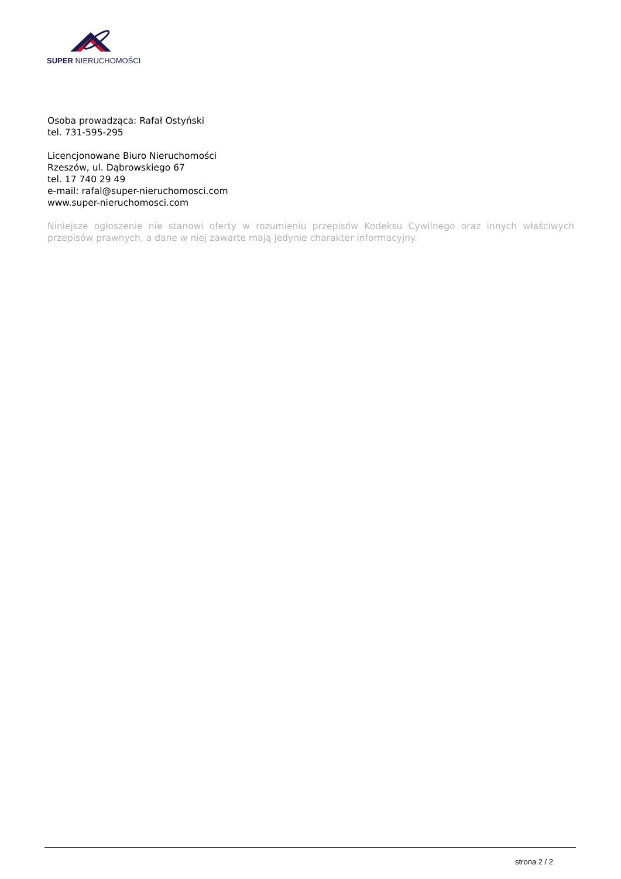SUPER NIERUCHOMOŚCI
Osoba prowadząca: Rafał Ostyński
tel. 731-595-295
Licencjonowane Biuro Nieruchomości
Rzeszów, ul. Dąbrowskiego 67
tel. 17 740 29 49
e-mail: rafal@super-nieruchomosci.com
www.super-nieruchomosci.com
Niniejsze ogłoszenie nie stanowi oferty w rozumieniu przepisów Kodeksu Cywilnego oraz innych właściwych przepisów prawnych, a dane w niej zawarte mają jedynie charakter informacyjny.
strona 2 / 2